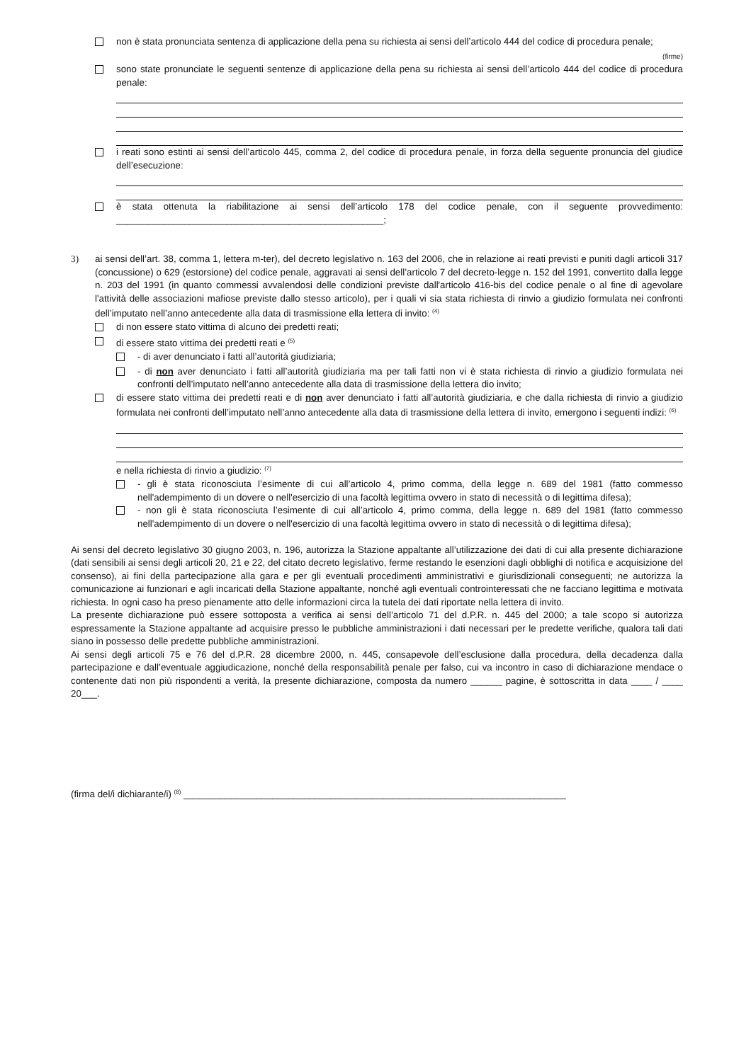non è stata pronunciata sentenza di applicazione della pena su richiesta ai sensi dell’articolo 444 del codice di procedura penale;
(firme)
sono state pronunciate le seguenti sentenze di applicazione della pena su richiesta ai sensi dell’articolo 444 del codice di procedura penale:
i reati sono estinti ai sensi dell’articolo 445, comma 2, del codice di procedura penale, in forza della seguente pronuncia del giudice dell’esecuzione:
è stata ottenuta la riabilitazione ai sensi dell’articolo 178 del codice penale, con il seguente provvedimento: ___________________________________________________;
3) ai sensi dell’art. 38, comma 1, lettera m-ter), del decreto legislativo n. 163 del 2006, che in relazione ai reati previsti e puniti dagli articoli 317 (concussione) o 629 (estorsione) del codice penale, aggravati ai sensi dell’articolo 7 del decreto-legge n. 152 del 1991, convertito dalla legge n. 203 del 1991 (in quanto commessi avvalendosi delle condizioni previste dall'articolo 416-bis del codice penale o al fine di agevolare l'attività delle associazioni mafiose previste dallo stesso articolo), per i quali vi sia stata richiesta di rinvio a giudizio formulata nei confronti dell’imputato nell’anno antecedente alla data di trasmissione ella lettera di invito: <sup>(4)</sup>
di non essere stato vittima di alcuno dei predetti reati;
di essere stato vittima dei predetti reati e <sup>(5)</sup>
- di aver denunciato i fatti all’autorità giudiziaria;
- di non aver denunciato i fatti all’autorità giudiziaria ma per tali fatti non vi è stata richiesta di rinvio a giudizio formulata nei confronti dell’imputato nell’anno antecedente alla data di trasmissione della lettera dio invito;
di essere stato vittima dei predetti reati e di non aver denunciato i fatti all’autorità giudiziaria, e che dalla richiesta di rinvio a giudizio formulata nei confronti dell’imputato nell’anno antecedente alla data di trasmissione della lettera di invito, emergono i seguenti indizi: <sup>(6)</sup>
e nella richiesta di rinvio a giudizio: <sup>(7)</sup>
- gli è stata riconosciuta l’esimente di cui all’articolo 4, primo comma, della legge n. 689 del 1981 (fatto commesso nell'adempimento di un dovere o nell'esercizio di una facoltà legittima ovvero in stato di necessità o di legittima difesa);
- non gli è stata riconosciuta l’esimente di cui all’articolo 4, primo comma, della legge n. 689 del 1981 (fatto commesso nell'adempimento di un dovere o nell'esercizio di una facoltà legittima ovvero in stato di necessità o di legittima difesa);
Ai sensi del decreto legislativo 30 giugno 2003, n. 196, autorizza la Stazione appaltante all’utilizzazione dei dati di cui alla presente dichiarazione (dati sensibili ai sensi degli articoli 20, 21 e 22, del citato decreto legislativo, ferme restando le esenzioni dagli obblighi di notifica e acquisizione del consenso), ai fini della partecipazione alla gara e per gli eventuali procedimenti amministrativi e giurisdizionali conseguenti; ne autorizza la comunicazione ai funzionari e agli incaricati della Stazione appaltante, nonché agli eventuali controinteressati che ne facciano legittima e motivata richiesta. In ogni caso ha preso pienamente atto delle informazioni circa la tutela dei dati riportate nella lettera di invito.
La presente dichiarazione può essere sottoposta a verifica ai sensi dell’articolo 71 del d.P.R. n. 445 del 2000; a tale scopo si autorizza espressamente la Stazione appaltante ad acquisire presso le pubbliche amministrazioni i dati necessari per le predette verifiche, qualora tali dati siano in possesso delle predette pubbliche amministrazioni.
Ai sensi degli articoli 75 e 76 del d.P.R. 28 dicembre 2000, n. 445, consapevole dell’esclusione dalla procedura, della decadenza dalla partecipazione e dall’eventuale aggiudicazione, nonché della responsabilità penale per falso, cui va incontro in caso di dichiarazione mendace o contenente dati non più rispondenti a verità, la presente dichiarazione, composta da numero ______ pagine, è sottoscritta in data ____ / ____ 20___.
(firma del/i dichiarante/i) <sup>(8)</sup> _________________________________________________________________________